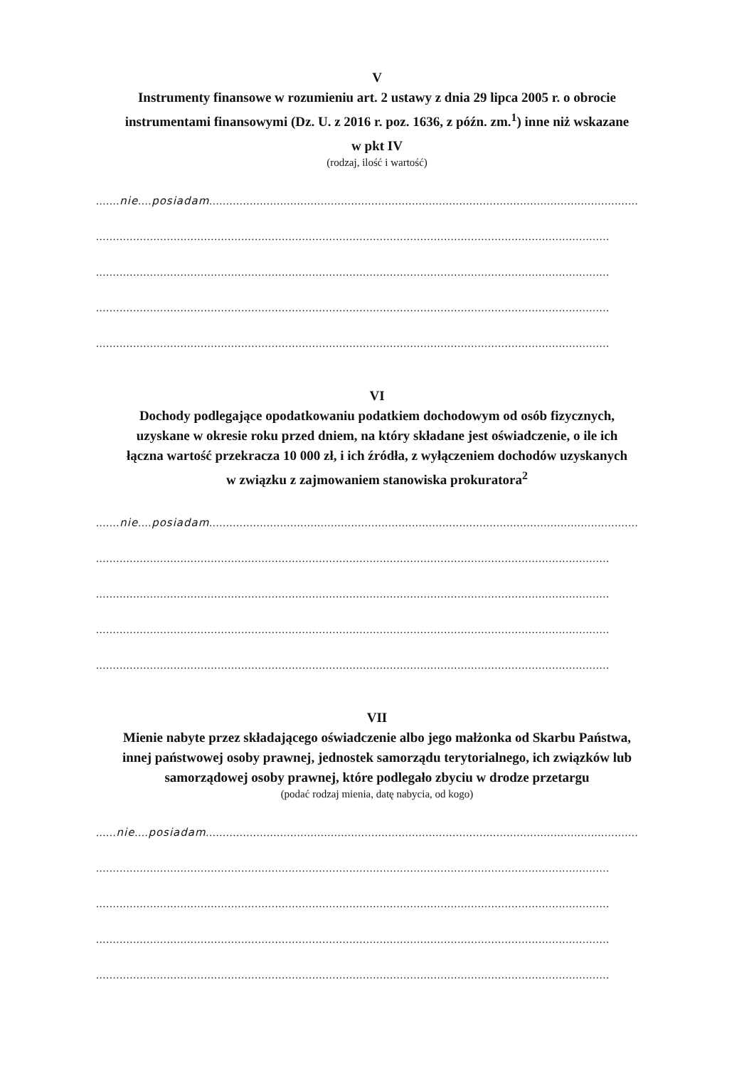V
Instrumenty finansowe w rozumieniu art. 2 ustawy z dnia 29 lipca 2005 r. o obrocie
instrumentami finansowymi (Dz. U. z 2016 r. poz. 1636, z późn. zm.<sup>1</sup>) inne niż wskazane
w pkt IV
(rodzaj, ilość i wartość)
.......nie....posiadam...............................................................................................................................
........................................................................................................................................................
........................................................................................................................................................
........................................................................................................................................................
........................................................................................................................................................
VI
Dochody podlegające opodatkowaniu podatkiem dochodowym od osób fizycznych,
uzyskane w okresie roku przed dniem, na który składane jest oświadczenie, o ile ich
łączna wartość przekracza 10 000 zł, i ich źródła, z wyłączeniem dochodów uzyskanych
w związku z zajmowaniem stanowiska prokuratora<sup>2</sup>
.......nie....posiadam...............................................................................................................................
........................................................................................................................................................
........................................................................................................................................................
........................................................................................................................................................
........................................................................................................................................................
VII
Mienie nabyte przez składającego oświadczenie albo jego małżonka od Skarbu Państwa,
innej państwowej osoby prawnej, jednostek samorządu terytorialnego, ich związków lub
samorządowej osoby prawnej, które podlegało zbyciu w drodze przetargu
(podać rodzaj mienia, datę nabycia, od kogo)
......nie....posiadam................................................................................................................................
........................................................................................................................................................
........................................................................................................................................................
........................................................................................................................................................
........................................................................................................................................................